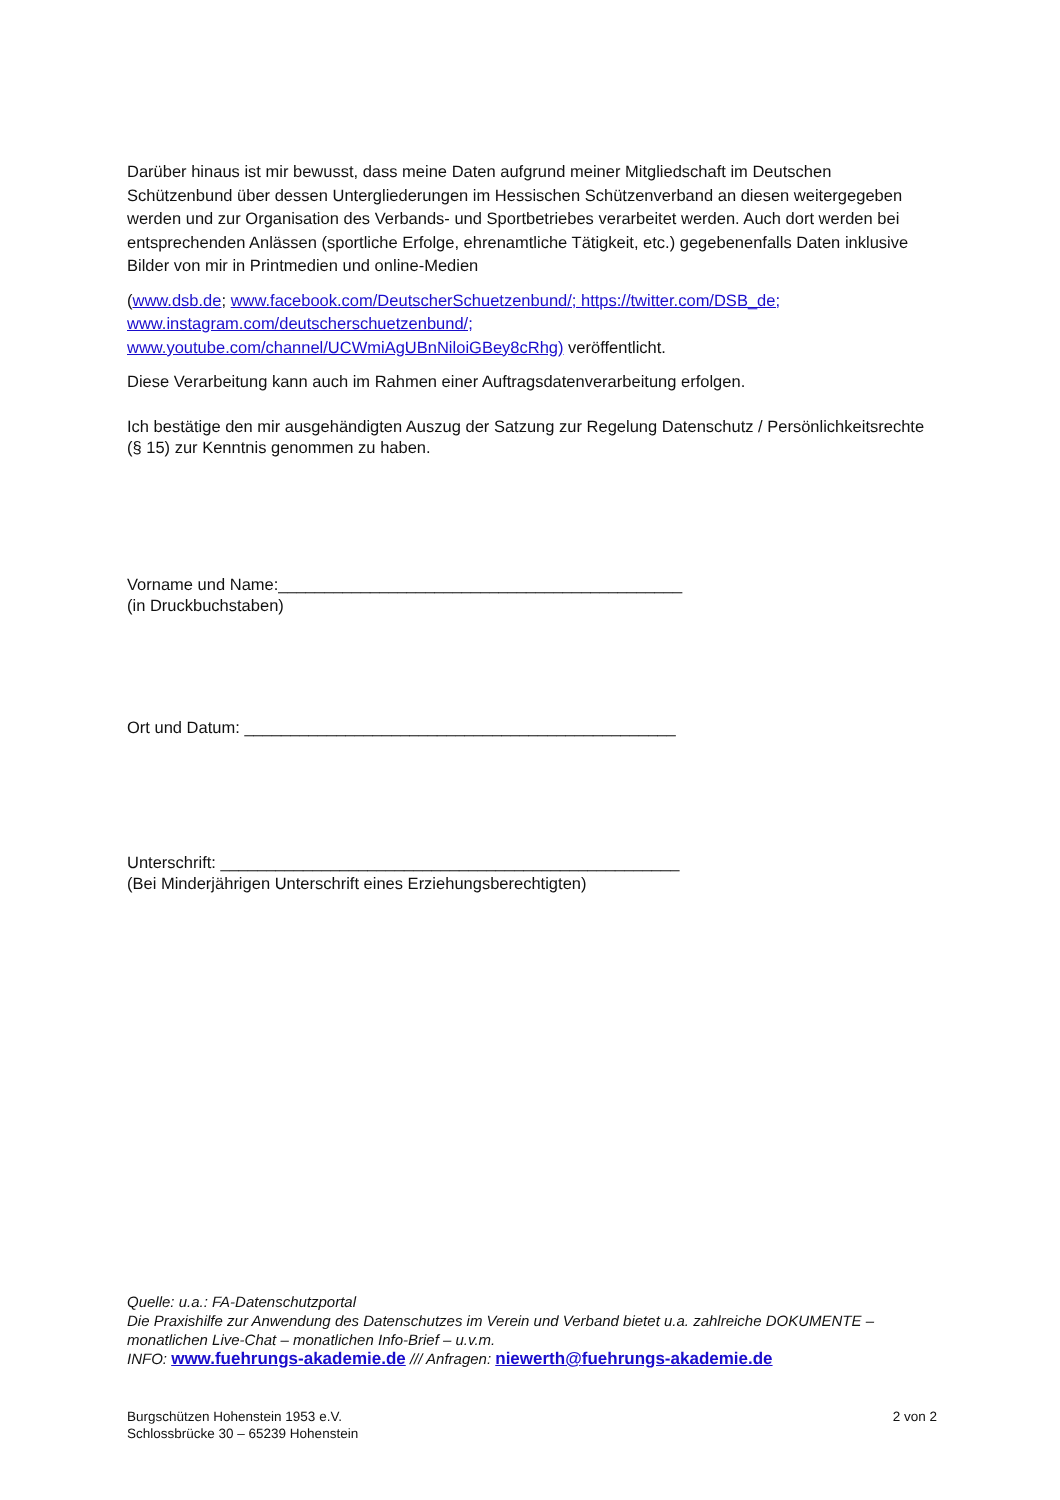Darüber hinaus ist mir bewusst, dass meine Daten aufgrund meiner Mitgliedschaft im Deutschen Schützenbund über dessen Untergliederungen im Hessischen Schützenverband an diesen weitergegeben werden und zur Organisation des Verbands- und Sportbetriebes verarbeitet werden. Auch dort werden bei entsprechenden Anlässen (sportliche Erfolge, ehrenamtliche Tätigkeit, etc.) gegebenenfalls Daten inklusive Bilder von mir in Printmedien und online-Medien
(www.dsb.de; www.facebook.com/DeutscherSchuetzenbund/; https://twitter.com/DSB_de;
www.instagram.com/deutscherschuetzenbund/;
www.youtube.com/channel/UCWmiAgUBnNiloiGBey8cRhg) veröffentlicht.
Diese Verarbeitung kann auch im Rahmen einer Auftragsdatenverarbeitung erfolgen.
Ich bestätige den mir ausgehändigten Auszug der Satzung zur Regelung Datenschutz / Persönlichkeitsrechte (§ 15) zur Kenntnis genommen zu haben.
Vorname und Name:____________________________________________
(in Druckbuchstaben)
Ort und Datum: _______________________________________________
Unterschrift: __________________________________________________
(Bei Minderjährigen Unterschrift eines Erziehungsberechtigten)
Quelle: u.a.: FA-Datenschutzportal
Die Praxishilfe zur Anwendung des Datenschutzes im Verein und Verband bietet u.a. zahlreiche DOKUMENTE – monatlichen Live-Chat – monatlichen Info-Brief – u.v.m.
INFO: www.fuehrungs-akademie.de /// Anfragen: niewerth@fuehrungs-akademie.de
Burgschützen Hohenstein 1953 e.V.
Schlossbrücke 30 – 65239 Hohenstein
2 von 2